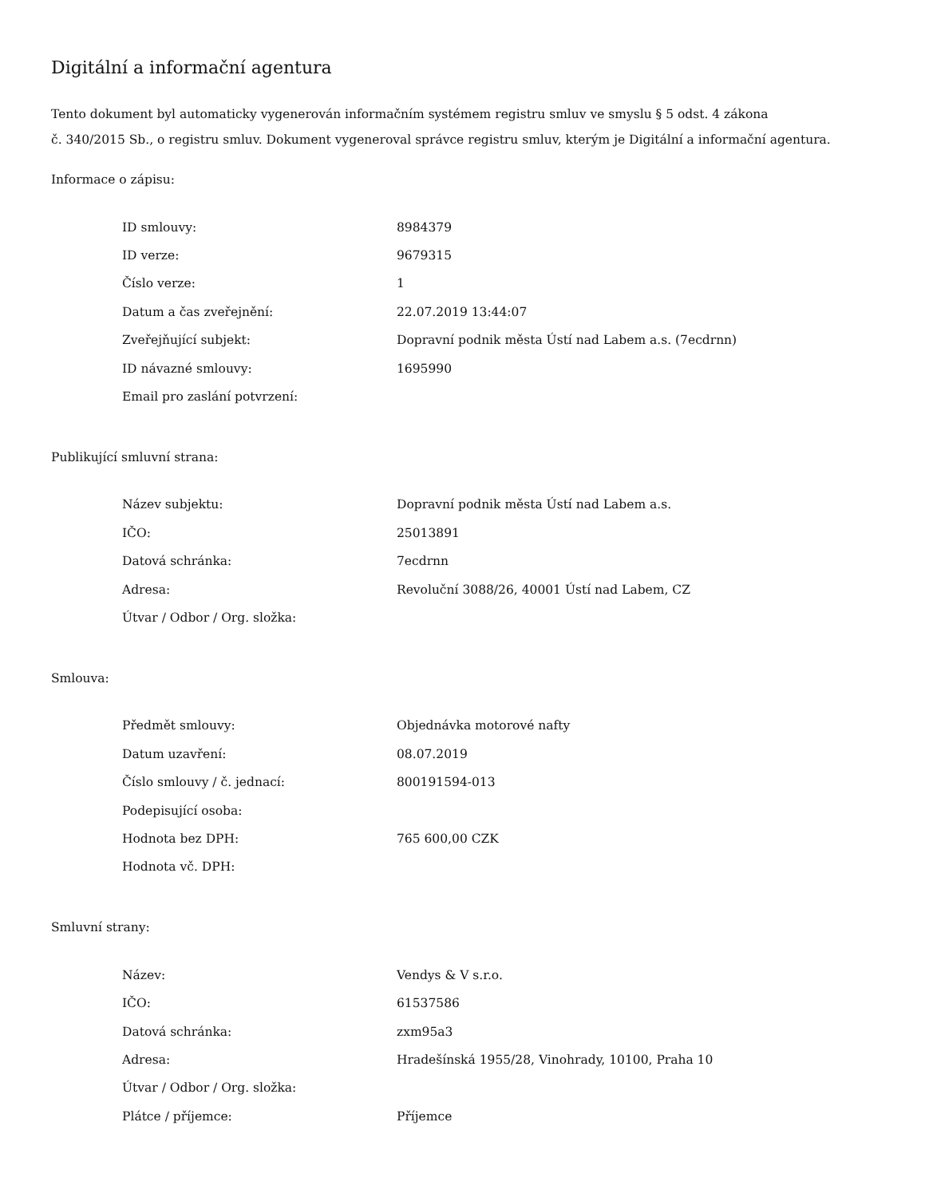Digitální a informační agentura
Tento dokument byl automaticky vygenerován informačním systémem registru smluv ve smyslu § 5 odst. 4 zákona
č. 340/2015 Sb., o registru smluv. Dokument vygeneroval správce registru smluv, kterým je Digitální a informační agentura.
Informace o zápisu:
| ID smlouvy: | 8984379 |
| ID verze: | 9679315 |
| Číslo verze: | 1 |
| Datum a čas zveřejnění: | 22.07.2019 13:44:07 |
| Zveřejňující subjekt: | Dopravní podnik města Ústí nad Labem a.s. (7ecdrnn) |
| ID návazné smlouvy: | 1695990 |
| Email pro zaslání potvrzení: | |
Publikující smluvní strana:
| Název subjektu: | Dopravní podnik města Ústí nad Labem a.s. |
| IČO: | 25013891 |
| Datová schránka: | 7ecdrnn |
| Adresa: | Revoluční 3088/26, 40001 Ústí nad Labem, CZ |
| Útvar / Odbor / Org. složka: | |
Smlouva:
| Předmět smlouvy: | Objednávka motorové nafty |
| Datum uzavření: | 08.07.2019 |
| Číslo smlouvy / č. jednací: | 800191594-013 |
| Podepisující osoba: | |
| Hodnota bez DPH: | 765 600,00 CZK |
| Hodnota vč. DPH: | |
Smluvní strany:
| Název: | Vendys & V s.r.o. |
| IČO: | 61537586 |
| Datová schránka: | zxm95a3 |
| Adresa: | Hradešínská 1955/28, Vinohrady, 10100, Praha 10 |
| Útvar / Odbor / Org. složka: | |
| Plátce / příjemce: | Příjemce |